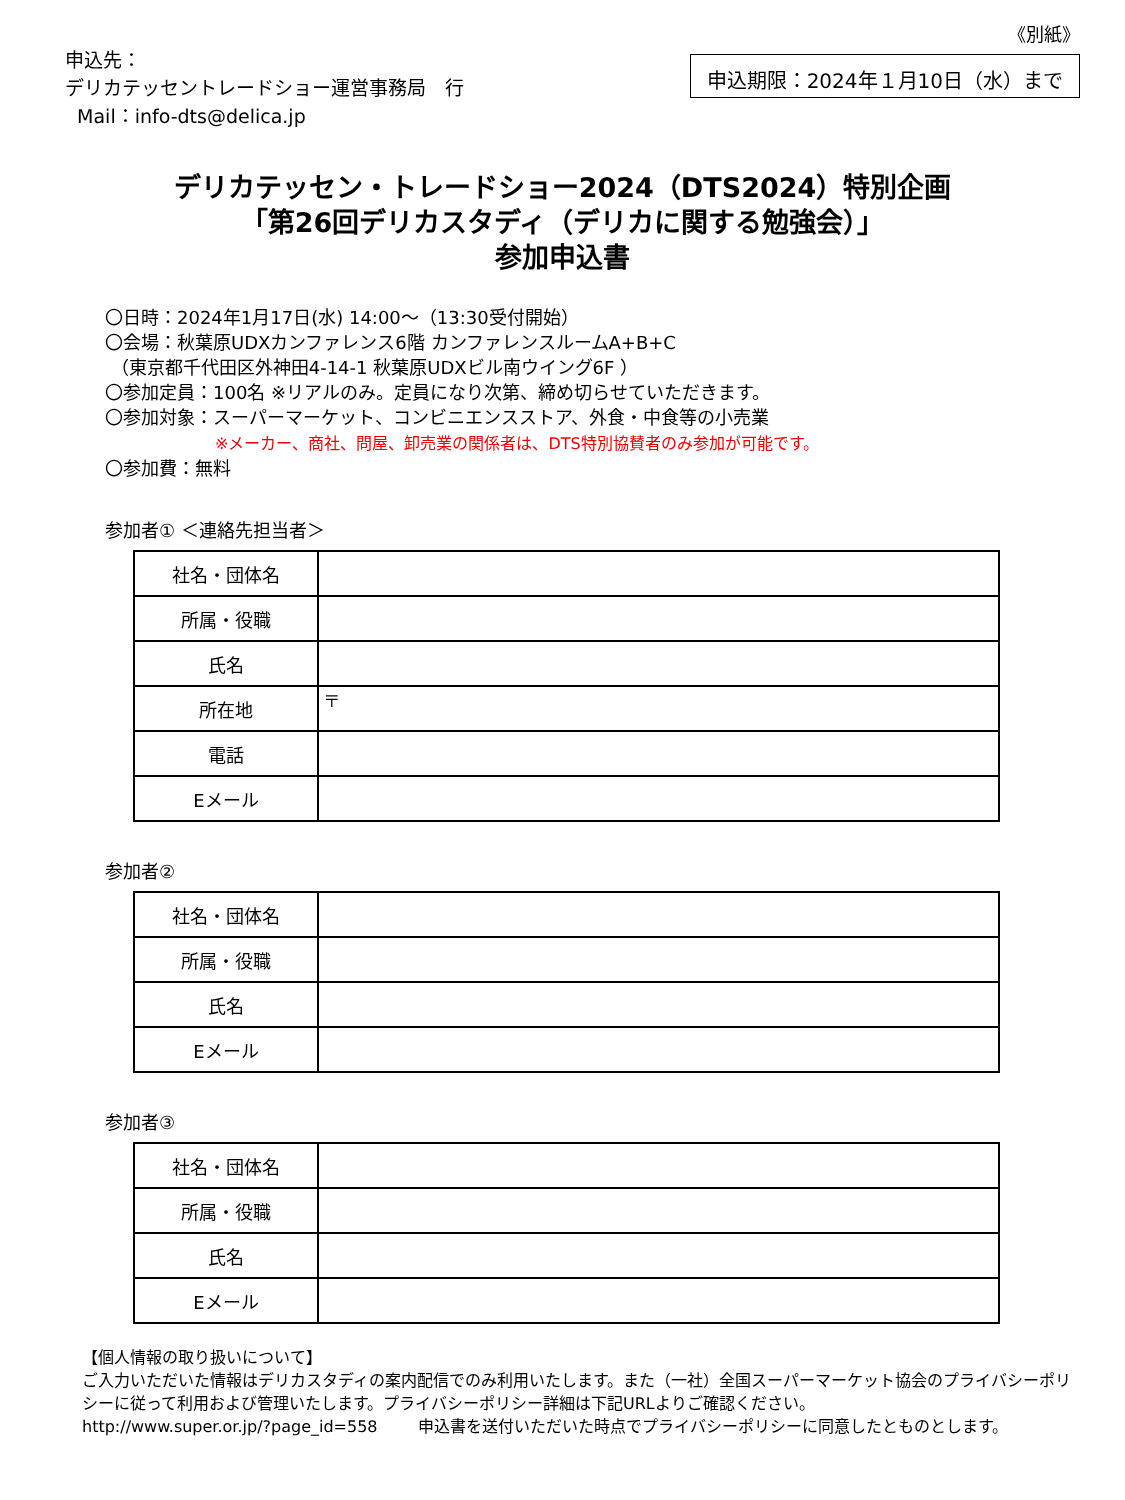《別紙》
申込先：
デリカテッセントレードショー運営事務局　行
Mail：info-dts@delica.jp
申込期限：2024年１月10日（水）まで
デリカテッセン・トレードショー2024（DTS2024）特別企画
「第26回デリカスタディ（デリカに関する勉強会）」
参加申込書
〇日時：2024年1月17日(水) 14:00～（13:30受付開始）
〇会場：秋葉原UDXカンファレンス6階 カンファレンスルームA+B+C
（東京都千代田区外神田4-14-1 秋葉原UDXビル南ウイング6F ）
〇参加定員：100名 ※リアルのみ。定員になり次第、締め切らせていただきます。
〇参加対象：スーパーマーケット、コンビニエンスストア、外食・中食等の小売業
※メーカー、商社、問屋、卸売業の関係者は、DTS特別協賛者のみ参加が可能です。
〇参加費：無料
参加者① ＜連絡先担当者＞
| 社名・団体名 | |
| 所属・役職 | |
| 氏名 | |
| 所在地 | 〒 |
| 電話 | |
| Eメール | |
参加者②
| 社名・団体名 | |
| 所属・役職 | |
| 氏名 | |
| Eメール | |
参加者③
| 社名・団体名 | |
| 所属・役職 | |
| 氏名 | |
| Eメール | |
【個人情報の取り扱いについて】
ご入力いただいた情報はデリカスタディの案内配信でのみ利用いたします。また（一社）全国スーパーマーケット協会のプライバシーポリシーに従って利用および管理いたします。プライバシーポリシー詳細は下記URLよりご確認ください。
http://www.super.or.jp/?page_id=558 申込書を送付いただいた時点でプライバシーポリシーに同意したとものとします。